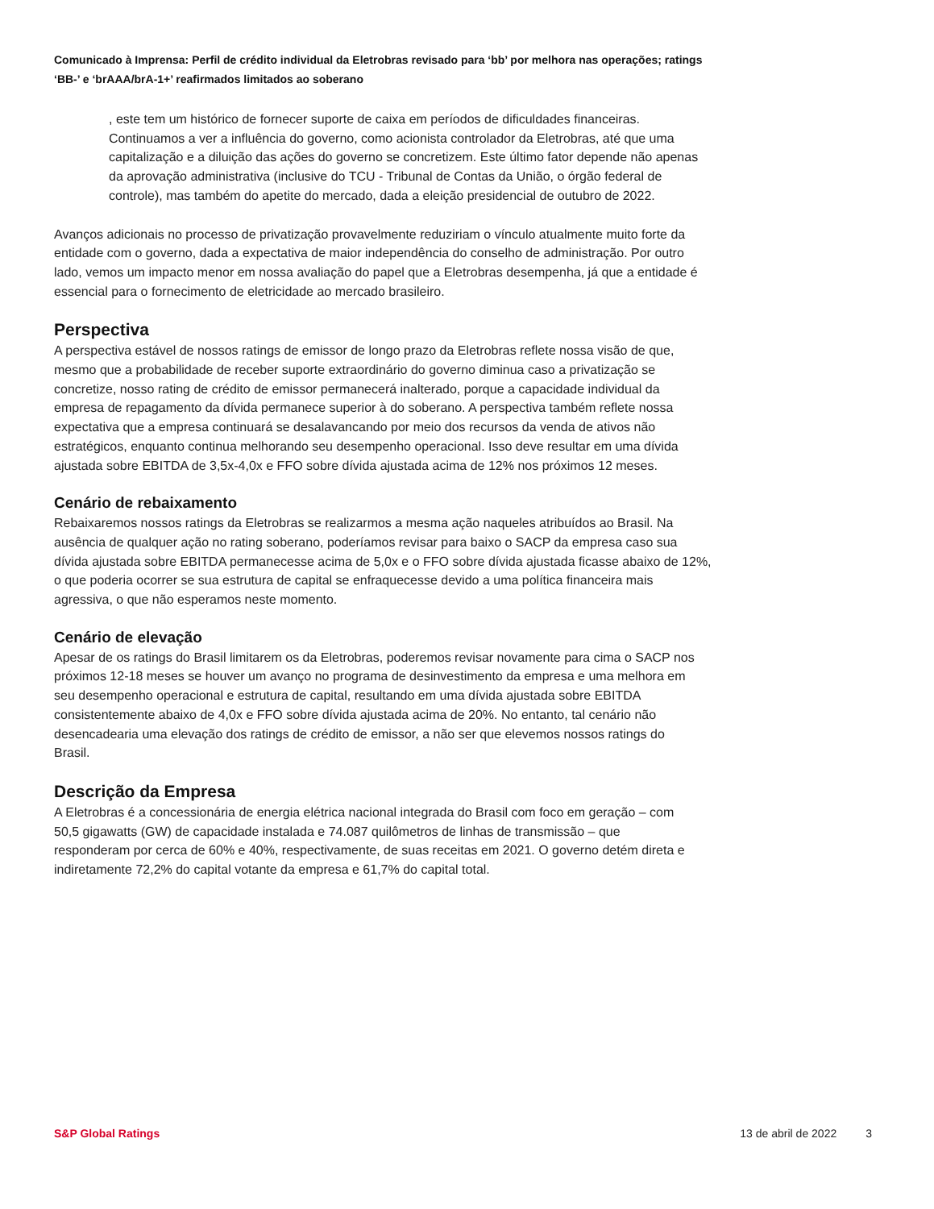Comunicado à Imprensa: Perfil de crédito individual da Eletrobras revisado para ‘bb’ por melhora nas operações; ratings ‘BB-’ e ‘brAAA/brA-1+’ reafirmados limitados ao soberano
, este tem um histórico de fornecer suporte de caixa em períodos de dificuldades financeiras. Continuamos a ver a influência do governo, como acionista controlador da Eletrobras, até que uma capitalização e a diluição das ações do governo se concretizem. Este último fator depende não apenas da aprovação administrativa (inclusive do TCU - Tribunal de Contas da União, o órgão federal de controle), mas também do apetite do mercado, dada a eleição presidencial de outubro de 2022.
Avanços adicionais no processo de privatização provavelmente reduziriam o vínculo atualmente muito forte da entidade com o governo, dada a expectativa de maior independência do conselho de administração. Por outro lado, vemos um impacto menor em nossa avaliação do papel que a Eletrobras desempenha, já que a entidade é essencial para o fornecimento de eletricidade ao mercado brasileiro.
Perspectiva
A perspectiva estável de nossos ratings de emissor de longo prazo da Eletrobras reflete nossa visão de que, mesmo que a probabilidade de receber suporte extraordinário do governo diminua caso a privatização se concretize, nosso rating de crédito de emissor permanecerá inalterado, porque a capacidade individual da empresa de repagamento da dívida permanece superior à do soberano. A perspectiva também reflete nossa expectativa que a empresa continuará se desalavancando por meio dos recursos da venda de ativos não estratégicos, enquanto continua melhorando seu desempenho operacional. Isso deve resultar em uma dívida ajustada sobre EBITDA de 3,5x-4,0x e FFO sobre dívida ajustada acima de 12% nos próximos 12 meses.
Cenário de rebaixamento
Rebaixaremos nossos ratings da Eletrobras se realizarmos a mesma ação naqueles atribuídos ao Brasil. Na ausência de qualquer ação no rating soberano, poderíamos revisar para baixo o SACP da empresa caso sua dívida ajustada sobre EBITDA permanecesse acima de 5,0x e o FFO sobre dívida ajustada ficasse abaixo de 12%, o que poderia ocorrer se sua estrutura de capital se enfraquecesse devido a uma política financeira mais agressiva, o que não esperamos neste momento.
Cenário de elevação
Apesar de os ratings do Brasil limitarem os da Eletrobras, poderemos revisar novamente para cima o SACP nos próximos 12-18 meses se houver um avanço no programa de desinvestimento da empresa e uma melhora em seu desempenho operacional e estrutura de capital, resultando em uma dívida ajustada sobre EBITDA consistentemente abaixo de 4,0x e FFO sobre dívida ajustada acima de 20%. No entanto, tal cenário não desencadearia uma elevação dos ratings de crédito de emissor, a não ser que elevemos nossos ratings do Brasil.
Descrição da Empresa
A Eletrobras é a concessionária de energia elétrica nacional integrada do Brasil com foco em geração – com 50,5 gigawatts (GW) de capacidade instalada e 74.087 quilômetros de linhas de transmissão – que responderam por cerca de 60% e 40%, respectivamente, de suas receitas em 2021. O governo detém direta e indiretamente 72,2% do capital votante da empresa e 61,7% do capital total.
S&P Global Ratings 13 de abril de 2022 3